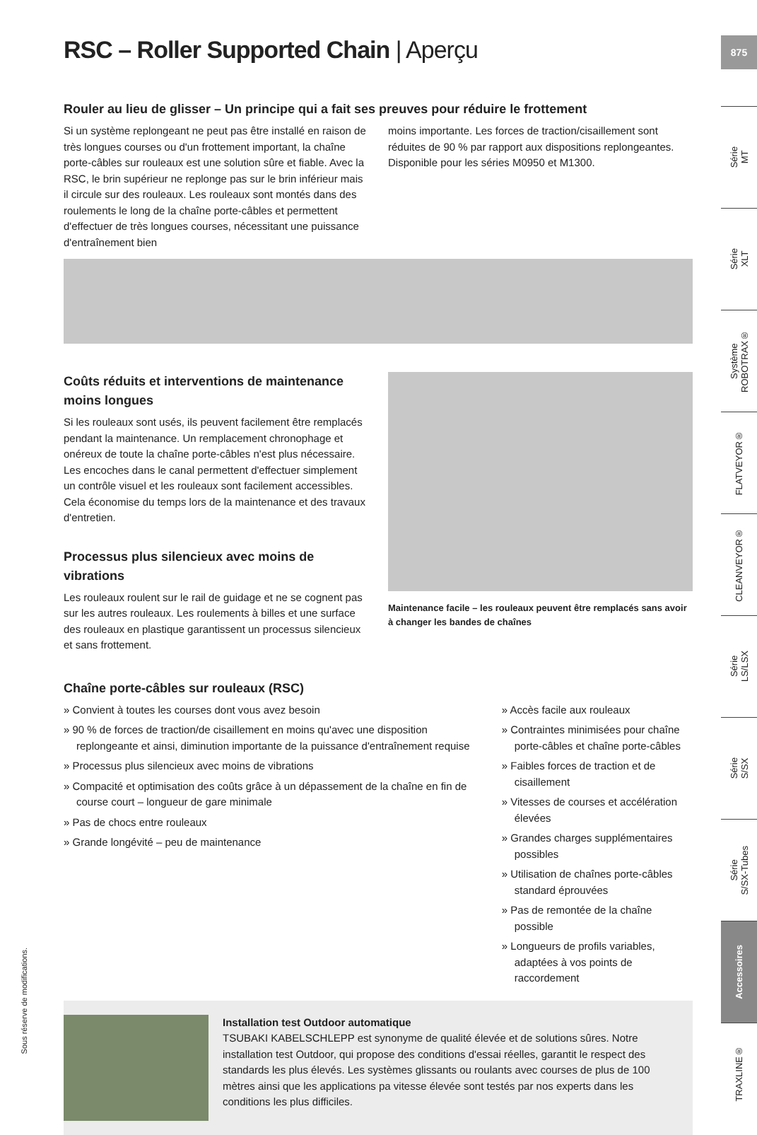875
RSC – Roller Supported Chain | Aperçu
Rouler au lieu de glisser – Un principe qui a fait ses preuves pour réduire le frottement
Si un système replongeant ne peut pas être installé en raison de très longues courses ou d'un frottement important, la chaîne porte-câbles sur rouleaux est une solution sûre et fiable. Avec la RSC, le brin supérieur ne replonge pas sur le brin inférieur mais il circule sur des rouleaux. Les rouleaux sont montés dans des roulements le long de la chaîne porte-câbles et permettent d'effectuer de très longues courses, nécessitant une puissance d'entraînement bien
moins importante. Les forces de traction/cisaillement sont réduites de 90 % par rapport aux dispositions replongeantes. Disponible pour les séries M0950 et M1300.
Coûts réduits et interventions de maintenance moins longues
Si les rouleaux sont usés, ils peuvent facilement être remplacés pendant la maintenance. Un remplacement chronophage et onéreux de toute la chaîne porte-câbles n'est plus nécessaire. Les encoches dans le canal permettent d'effectuer simplement un contrôle visuel et les rouleaux sont facilement accessibles. Cela économise du temps lors de la maintenance et des travaux d'entretien.
Processus plus silencieux avec moins de vibrations
Les rouleaux roulent sur le rail de guidage et ne se cognent pas sur les autres rouleaux. Les roulements à billes et une surface des rouleaux en plastique garantissent un processus silencieux et sans frottement.
Maintenance facile – les rouleaux peuvent être remplacés sans avoir à changer les bandes de chaînes
Chaîne porte-câbles sur rouleaux (RSC)
» Convient à toutes les courses dont vous avez besoin
» 90 % de forces de traction/de cisaillement en moins qu'avec une disposition replongeante et ainsi, diminution importante de la puissance d'entraînement requise
» Processus plus silencieux avec moins de vibrations
» Compacité et optimisation des coûts grâce à un dépassement de la chaîne en fin de course court – longueur de gare minimale
» Pas de chocs entre rouleaux
» Grande longévité – peu de maintenance
» Accès facile aux rouleaux
» Contraintes minimisées pour chaîne porte-câbles et chaîne porte-câbles
» Faibles forces de traction et de cisaillement
» Vitesses de courses et accélération élevées
» Grandes charges supplémentaires possibles
» Utilisation de chaînes porte-câbles standard éprouvées
» Pas de remontée de la chaîne possible
» Longueurs de profils variables, adaptées à vos points de raccordement
Installation test Outdoor automatique
TSUBAKI KABELSCHLEPP est synonyme de qualité élevée et de solutions sûres. Notre installation test Outdoor, qui propose des conditions d'essai réelles, garantit le respect des standards les plus élevés. Les systèmes glissants ou roulants avec courses de plus de 100 mètres ainsi que les applications pa vitesse élevée sont testés par nos experts dans les conditions les plus difficiles.
Sous réserve de modifications.
Série
MT
Série
XLT
Système
ROBOTRAX®
FLATVEYOR®
CLEANVEYOR®
Série
LS/LSX
Série
S/SX
Série
S/SX-Tubes
Accessoires
TRAXLINE®